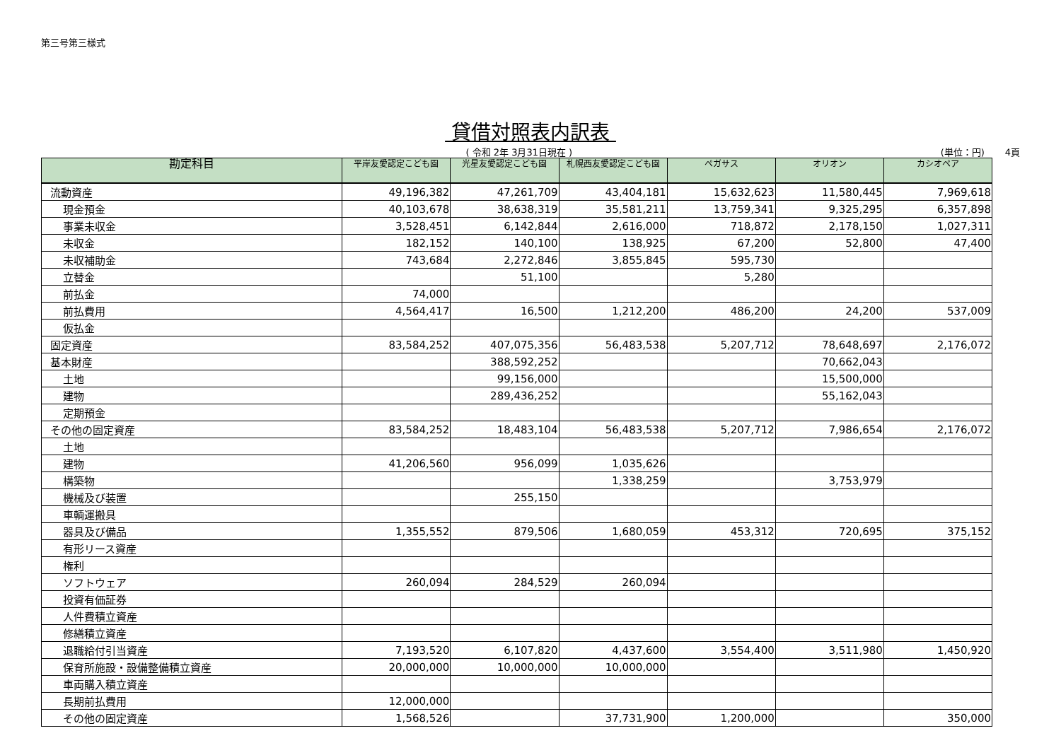第三号第三様式
貸借対照表内訳表
( 令和 2年 3月31日現在 ) (単位：円) 4頁
| 勘定科目 | 平岸友愛認定こども園 | 光星友愛認定こども園 | 札幌西友愛認定こども園 | ペガサス | オリオン | カシオペア |
| --- | --- | --- | --- | --- | --- | --- |
| 流動資産 | 49,196,382 | 47,261,709 | 43,404,181 | 15,632,623 | 11,580,445 | 7,969,618 |
| 現金預金 | 40,103,678 | 38,638,319 | 35,581,211 | 13,759,341 | 9,325,295 | 6,357,898 |
| 事業未収金 | 3,528,451 | 6,142,844 | 2,616,000 | 718,872 | 2,178,150 | 1,027,311 |
| 未収金 | 182,152 | 140,100 | 138,925 | 67,200 | 52,800 | 47,400 |
| 未収補助金 | 743,684 | 2,272,846 | 3,855,845 | 595,730 | | |
| 立替金 | | 51,100 | | 5,280 | | |
| 前払金 | 74,000 | | | | | |
| 前払費用 | 4,564,417 | 16,500 | 1,212,200 | 486,200 | 24,200 | 537,009 |
| 仮払金 | | | | | | |
| 固定資産 | 83,584,252 | 407,075,356 | 56,483,538 | 5,207,712 | 78,648,697 | 2,176,072 |
| 基本財産 | | 388,592,252 | | | 70,662,043 | |
| 土地 | | 99,156,000 | | | 15,500,000 | |
| 建物 | | 289,436,252 | | | 55,162,043 | |
| 定期預金 | | | | | | |
| その他の固定資産 | 83,584,252 | 18,483,104 | 56,483,538 | 5,207,712 | 7,986,654 | 2,176,072 |
| 土地 | | | | | | |
| 建物 | 41,206,560 | 956,099 | 1,035,626 | | | |
| 構築物 | | | 1,338,259 | | 3,753,979 | |
| 機械及び装置 | | 255,150 | | | | |
| 車輌運搬具 | | | | | | |
| 器具及び備品 | 1,355,552 | 879,506 | 1,680,059 | 453,312 | 720,695 | 375,152 |
| 有形リース資産 | | | | | | |
| 権利 | | | | | | |
| ソフトウェア | 260,094 | 284,529 | 260,094 | | | |
| 投資有価証券 | | | | | | |
| 人件費積立資産 | | | | | | |
| 修繕積立資産 | | | | | | |
| 退職給付引当資産 | 7,193,520 | 6,107,820 | 4,437,600 | 3,554,400 | 3,511,980 | 1,450,920 |
| 保育所施設・設備整備積立資産 | 20,000,000 | 10,000,000 | 10,000,000 | | | |
| 車両購入積立資産 | | | | | | |
| 長期前払費用 | 12,000,000 | | | | | |
| その他の固定資産 | 1,568,526 | | 37,731,900 | 1,200,000 | | 350,000 |